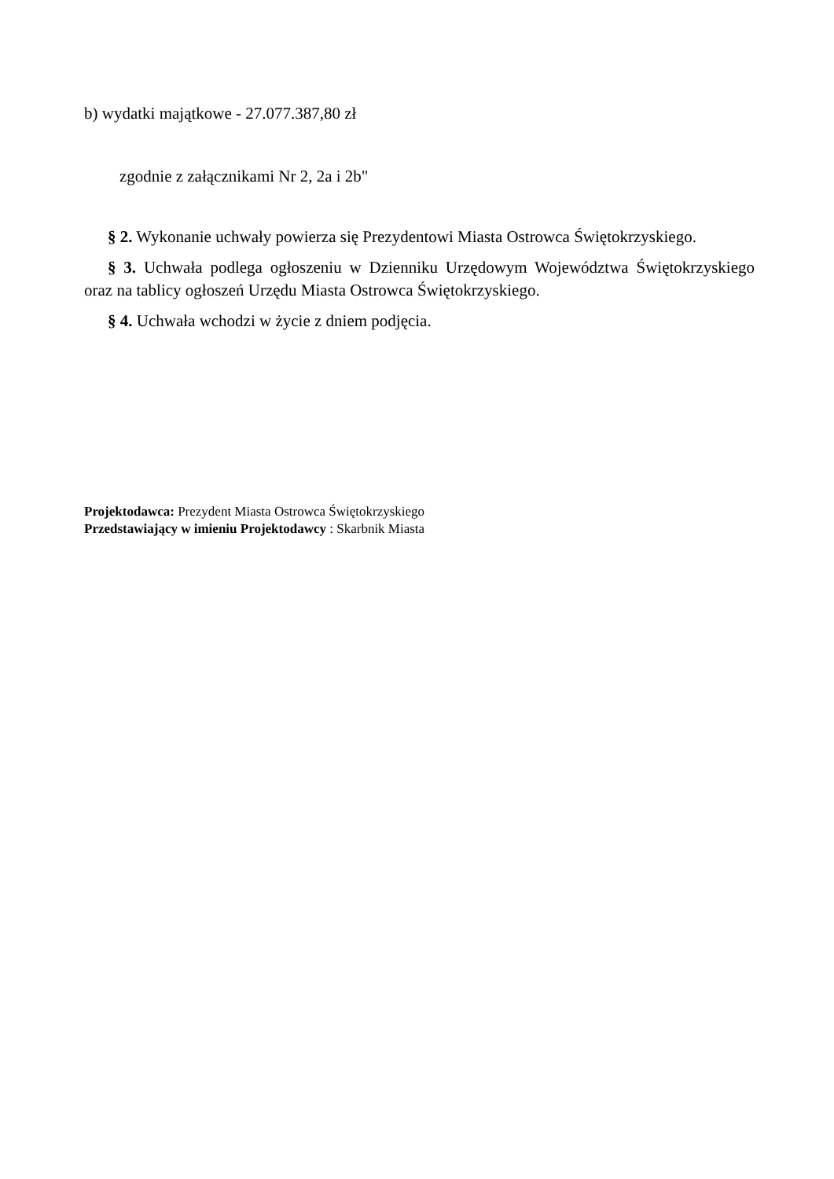b) wydatki majątkowe - 27.077.387,80 zł
zgodnie z załącznikami Nr 2, 2a i 2b"
§ 2. Wykonanie uchwały powierza się Prezydentowi Miasta Ostrowca Świętokrzyskiego.
§ 3. Uchwała podlega ogłoszeniu w Dzienniku Urzędowym Województwa Świętokrzyskiego oraz na tablicy ogłoszeń Urzędu Miasta Ostrowca Świętokrzyskiego.
§ 4. Uchwała wchodzi w życie z dniem podjęcia.
Projektodawca: Prezydent Miasta Ostrowca Świętokrzyskiego
Przedstawiający w imieniu Projektodawcy : Skarbnik Miasta